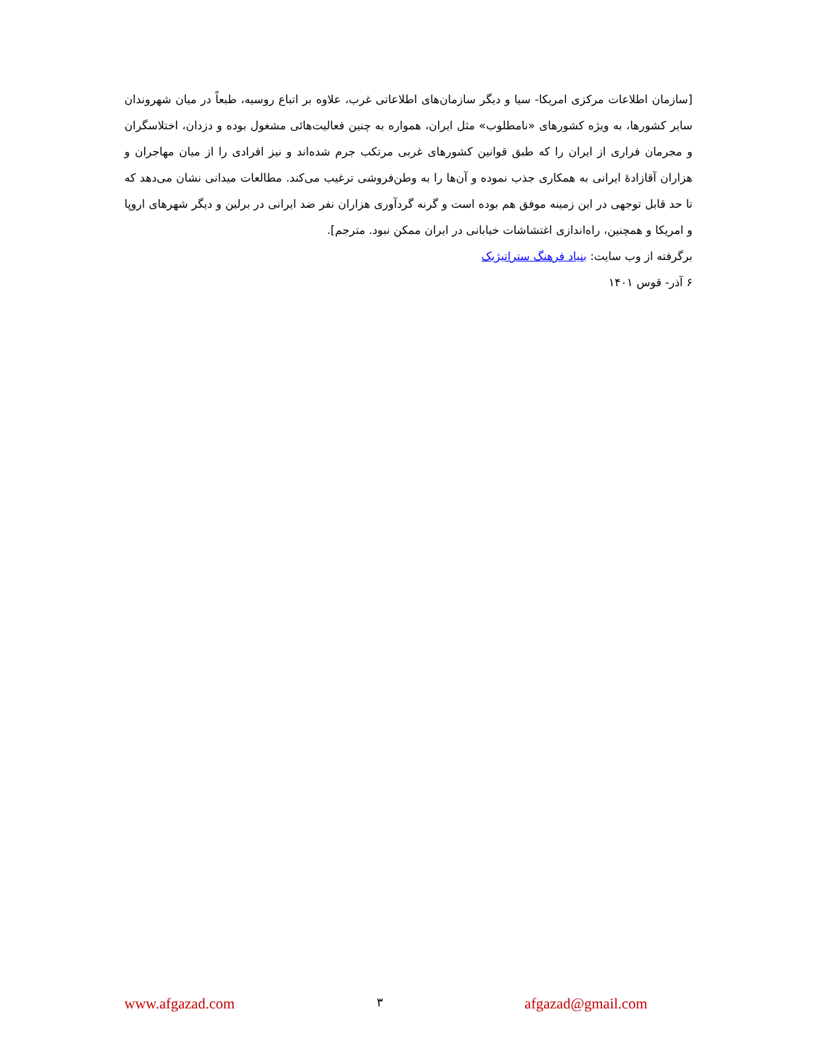[سازمان اطلاعات مرکزی امریکا- سیا و دیگر سازمان‌های اطلاعاتی غرب، علاوه بر اتباع روسیه، طبعاً در میان شهروندان سایر کشورها، به ویژه کشورهای «نامطلوب» مثل ایران، همواره به چنین فعالیت‌هائی مشغول بوده و دزدان، اختلاسگران و مجرمان فراری از ایران را که طبق قوانین کشورهای غربی مرتکب جرم شده‌اند و نیز افرادی را از میان مهاجران و هزاران آقازادهٔ ایرانی به همکاری جذب نموده و آن‌ها را به وطن‌فروشی ترغیب می‌کند. مطالعات میدانی نشان می‌دهد که تا حد قابل توجهی در این زمینه موفق هم بوده است و گرنه گردآوری هزاران نفر ضد ایرانی در برلین و دیگر شهرهای اروپا و امریکا و همچنین، راه‌اندازی اغتشاشات خیابانی در ایران ممکن نبود. مترجم].
برگرفته از وب سایت: بنیاد فرهنگ ستراتیژیک
۶ آذر- قوس ۱۴۰۱
www.afgazad.com ۳ afgazad@gmail.com